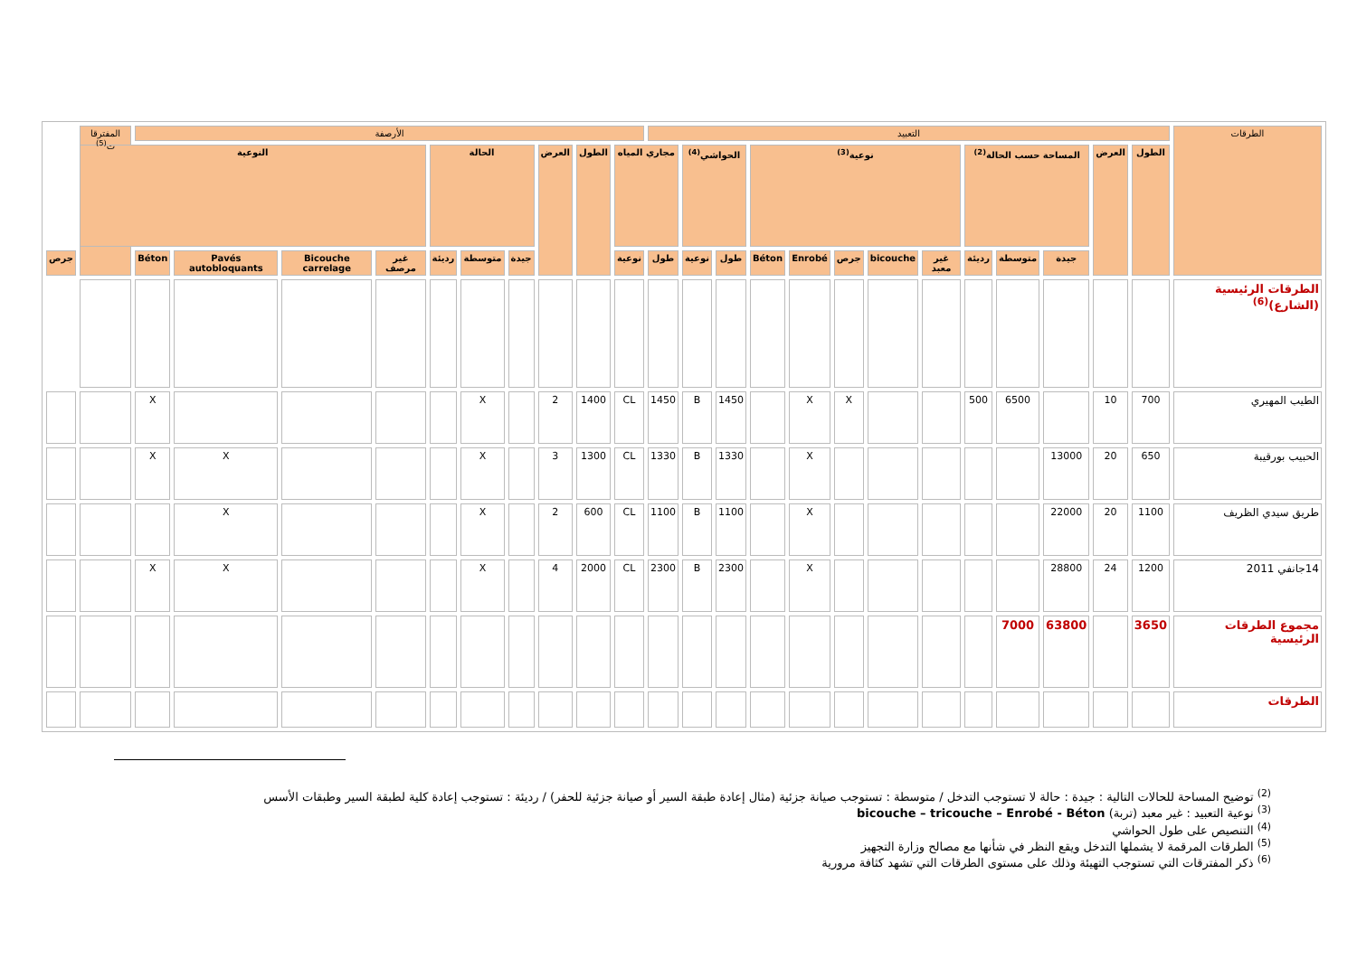| الطرقات | التعبيد | | | | | | | | | | | | | الأرصفة | | | | | | | | | | المفترقا ت<sup>(5)</sup> | |
| --- | --- | --- | --- | --- | --- | --- | --- | --- | --- | --- | --- | --- | --- | --- | --- | --- | --- | --- | --- | --- | --- | --- | --- | --- | --- |
| | الطول | العرض | المساحة حسب الحالة<sup>(2)</sup> | | | نوعية<sup>(3)</sup> | | | | | الحواشي<sup>(4)</sup> | | مجاري المياه | | الطول | العرض | الحالة | | | النوعية | | | | | |
| | | | جيدة | متوسطة | رديئة | غير معبد | bicouche | جرص | Enrobé | Béton | طول | نوعية | طول | نوعية | | | جيدة | متوسطة | رديئة | غير مرصف | Bicouche carrelage | Pavés autobloquants | Béton | | جرص |
| الطرقات الرئيسية (الشارع)<sup>(6)</sup> | | | | | | | | | | | | | | | | | | | | | | | | | |
| الطيب المهيري | 700 | 10 | | 6500 | 500 | | | X | X | | 1450 | B | 1450 | CL | 1400 | 2 | | X | | | | | X | | |
| الحبيب بورقيبة | 650 | 20 | 13000 | | | | | | X | | 1330 | B | 1330 | CL | 1300 | 3 | | X | | | | X | X | | |
| طريق سيدي الظريف | 1100 | 20 | 22000 | | | | | | X | | 1100 | B | 1100 | CL | 600 | 2 | | X | | | | X | | | |
| 14جانفي 2011 | 1200 | 24 | 28800 | | | | | | X | | 2300 | B | 2300 | CL | 2000 | 4 | | X | | | | X | X | | |
| مجموع الطرقات الرئيسية | 3650 | | 63800 | 7000 | | | | | | | | | | | | | | | | | | | | | |
| الطرقات | | | | | | | | | | | | | | | | | | | | | | | | | |
<sup>(2)</sup> توضيح المساحة للحالات التالية : جيدة : حالة لا تستوجب التدخل / متوسطة : تستوجب صيانة جزئية (مثال إعادة طبقة السير أو صيانة جزئية للحفر) / رديئة : تستوجب إعادة كلية لطبقة السير وطبقات الأسس
<sup>(3)</sup> نوعية التعبيد : غير معبد (تربة) bicouche – tricouche – Enrobé - Béton
<sup>(4)</sup> التنصيص على طول الحواشي
<sup>(5)</sup> الطرقات المرقمة لا يشملها التدخل ويقع النظر في شأنها مع مصالح وزارة التجهيز
<sup>(6)</sup> ذكر المفترقات التي تستوجب التهيئة وذلك على مستوى الطرقات التي تشهد كثافة مرورية